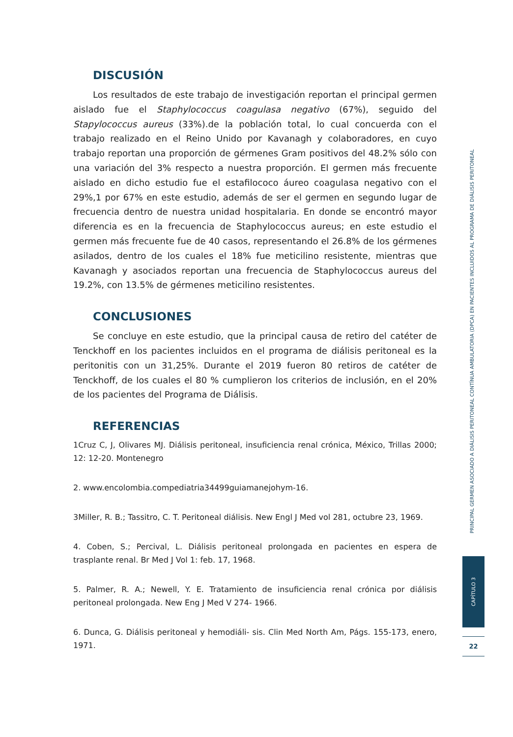DISCUSIÓN
Los resultados de este trabajo de investigación reportan el principal germen aislado fue el Staphylococcus coagulasa negativo (67%), seguido del Stapylococcus aureus (33%).de la población total, lo cual concuerda con el trabajo realizado en el Reino Unido por Kavanagh y colaboradores, en cuyo trabajo reportan una proporción de gérmenes Gram positivos del 48.2% sólo con una variación del 3% respecto a nuestra proporción. El germen más frecuente aislado en dicho estudio fue el estafilococo áureo coagulasa negativo con el 29%,1 por 67% en este estudio, además de ser el germen en segundo lugar de frecuencia dentro de nuestra unidad hospitalaria. En donde se encontró mayor diferencia es en la frecuencia de Staphylococcus aureus; en este estudio el germen más frecuente fue de 40 casos, representando el 26.8% de los gérmenes asilados, dentro de los cuales el 18% fue meticilino resistente, mientras que Kavanagh y asociados reportan una frecuencia de Staphylococcus aureus del 19.2%, con 13.5% de gérmenes meticilino resistentes.
CONCLUSIONES
Se concluye en este estudio, que la principal causa de retiro del catéter de Tenckhoff en los pacientes incluidos en el programa de diálisis peritoneal es la peritonitis con un 31,25%. Durante el 2019 fueron 80 retiros de catéter de Tenckhoff, de los cuales el 80 % cumplieron los criterios de inclusión, en el 20% de los pacientes del Programa de Diálisis.
REFERENCIAS
1Cruz C, J, Olivares MJ. Diálisis peritoneal, insuficiencia renal crónica, México, Trillas 2000; 12: 12-20. Montenegro
2. www.encolombia.compediatria34499guiamanejohym-16.
3Miller, R. B.; Tassitro, C. T. Peritoneal diálisis. New Engl J Med vol 281, octubre 23, 1969.
4. Coben, S.; Percival, L. Diálisis peritoneal prolongada en pacientes en espera de trasplante renal. Br Med J Vol 1: feb. 17, 1968.
5. Palmer, R. A.; Newell, Y. E. Tratamiento de insuficiencia renal crónica por diálisis peritoneal prolongada. New Eng J Med V 274- 1966.
6. Dunca, G. Diálisis peritoneal y hemodiáli- sis. Clin Med North Am, Págs. 155-173, enero, 1971.
PRINCIPAL GERMEN ASOCIADO A DIÁLISIS PERITONEAL CONTÍNUA AMBULATORIA (DPCA) EN PACIENTES INCLUIDOS AL PROGRAMA DE DIÁLISIS PERITONEAL
CAPÍTULO 3
22